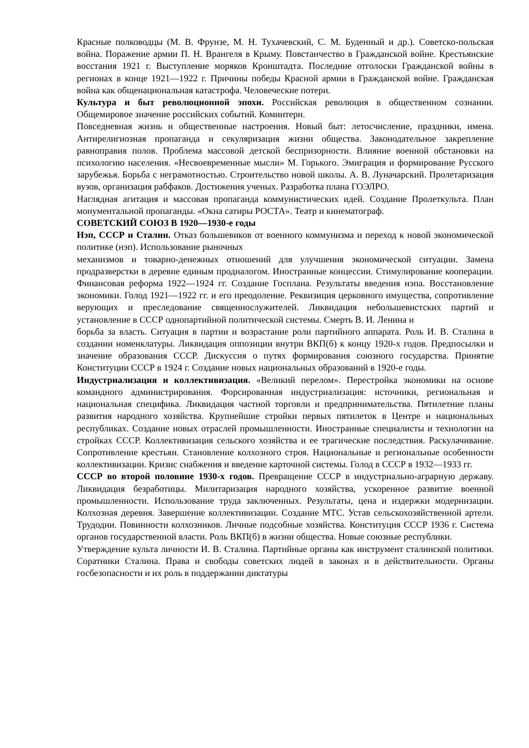Красные полководцы (М. В. Фрунзе, М. Н. Тухачевский, С. М. Буденный и др.). Советско-польская война. Поражение армии П. Н. Врангеля в Крыму. Повстанчество в Гражданской войне. Крестьянские восстания 1921 г. Выступление моряков Кронштадта. Последние отголоски Гражданской войны в регионах в конце 1921—1922 г. Причины победы Красной армии в Гражданской войне. Гражданская война как общенациональная катастрофа. Человеческие потери.
Культура и быт революционной эпохи. Российская революция в общественном сознании. Общемировое значение российских событий. Коминтерн.
Повседневная жизнь и общественные настроения. Новый быт: летосчисление, праздники, имена. Антирелигиозная пропаганда и секуляризация жизни общества. Законодательное закрепление равноправия полов. Проблема массовой детской беспризорности. Влияние военной обстановки на психологию населения. «Несвоевременные мысли» М. Горького. Эмиграция и формирование Русского зарубежья. Борьба с неграмотностью. Строительство новой школы. А. В. Луначарский. Пролетаризация вузов, организация рабфаков. Достижения ученых. Разработка плана ГОЭЛРО.
Наглядная агитация и массовая пропаганда коммунистических идей. Создание Пролеткульта. План монументальной пропаганды. «Окна сатиры РОСТА». Театр и кинематограф.
СОВЕТСКИЙ СОЮЗ В 1920—1930-е годы
Нэп, СССР и Сталин. Отказ большевиков от военного коммунизма и переход к новой экономической политике (нэп). Использование рыночных
механизмов и товарно-денежных отношений для улучшения экономической ситуации. Замена продразверстки в деревне единым продналогом. Иностранные концессии. Стимулирование кооперации. Финансовая реформа 1922—1924 гг. Создание Госплана. Результаты введения нэпа. Восстановление экономики. Голод 1921—1922 гг. и его преодоление. Реквизиция церковного имущества, сопротивление верующих и преследование священнослужителей. Ликвидация небольшевистских партий и установление в СССР однопартийной политической системы. Смерть В. И. Ленина и
борьба за власть. Ситуация в партии и возрастание роли партийного аппарата. Роль И. В. Сталина в создании номенклатуры. Ликвидация оппозиции внутри ВКП(б) к концу 1920-х годов. Предпосылки и значение образования СССР. Дискуссия о путях формирования союзного государства. Принятие Конституции СССР в 1924 г. Создание новых национальных образований в 1920-е годы.
Индустриализация и коллективизация. «Великий перелом». Перестройка экономики на основе командного администрирования. Форсированная индустриализация: источники, региональная и национальная специфика. Ликвидация частной торговли и предпринимательства. Пятилетние планы развития народного хозяйства. Крупнейшие стройки первых пятилеток в Центре и национальных республиках. Создание новых отраслей промышленности. Иностранные специалисты и технологии на стройках СССР. Коллективизация сельского хозяйства и ее трагические последствия. Раскулачивание. Сопротивление крестьян. Становление колхозного строя. Национальные и региональные особенности коллективизации. Кризис снабжения и введение карточной системы. Голод в СССР в 1932—1933 гг.
СССР во второй половине 1930-х годов. Превращение СССР в индустриально-аграрную державу. Ликвидация безработицы. Милитаризация народного хозяйства, ускоренное развитие военной промышленности. Использование труда заключенных. Результаты, цена и издержки модернизации. Колхозная деревня. Завершение коллективизации. Создание МТС. Устав сельскохозяйственной артели. Трудодни. Повинности колхозников. Личные подсобные хозяйства. Конституция СССР 1936 г. Система органов государственной власти. Роль ВКП(б) в жизни общества. Новые союзные республики.
Утверждение культа личности И. В. Сталина. Партийные органы как инструмент сталинской политики. Соратники Сталина. Права и свободы советских людей в законах и в действительности. Органы госбезопасности и их роль в поддержании диктатуры